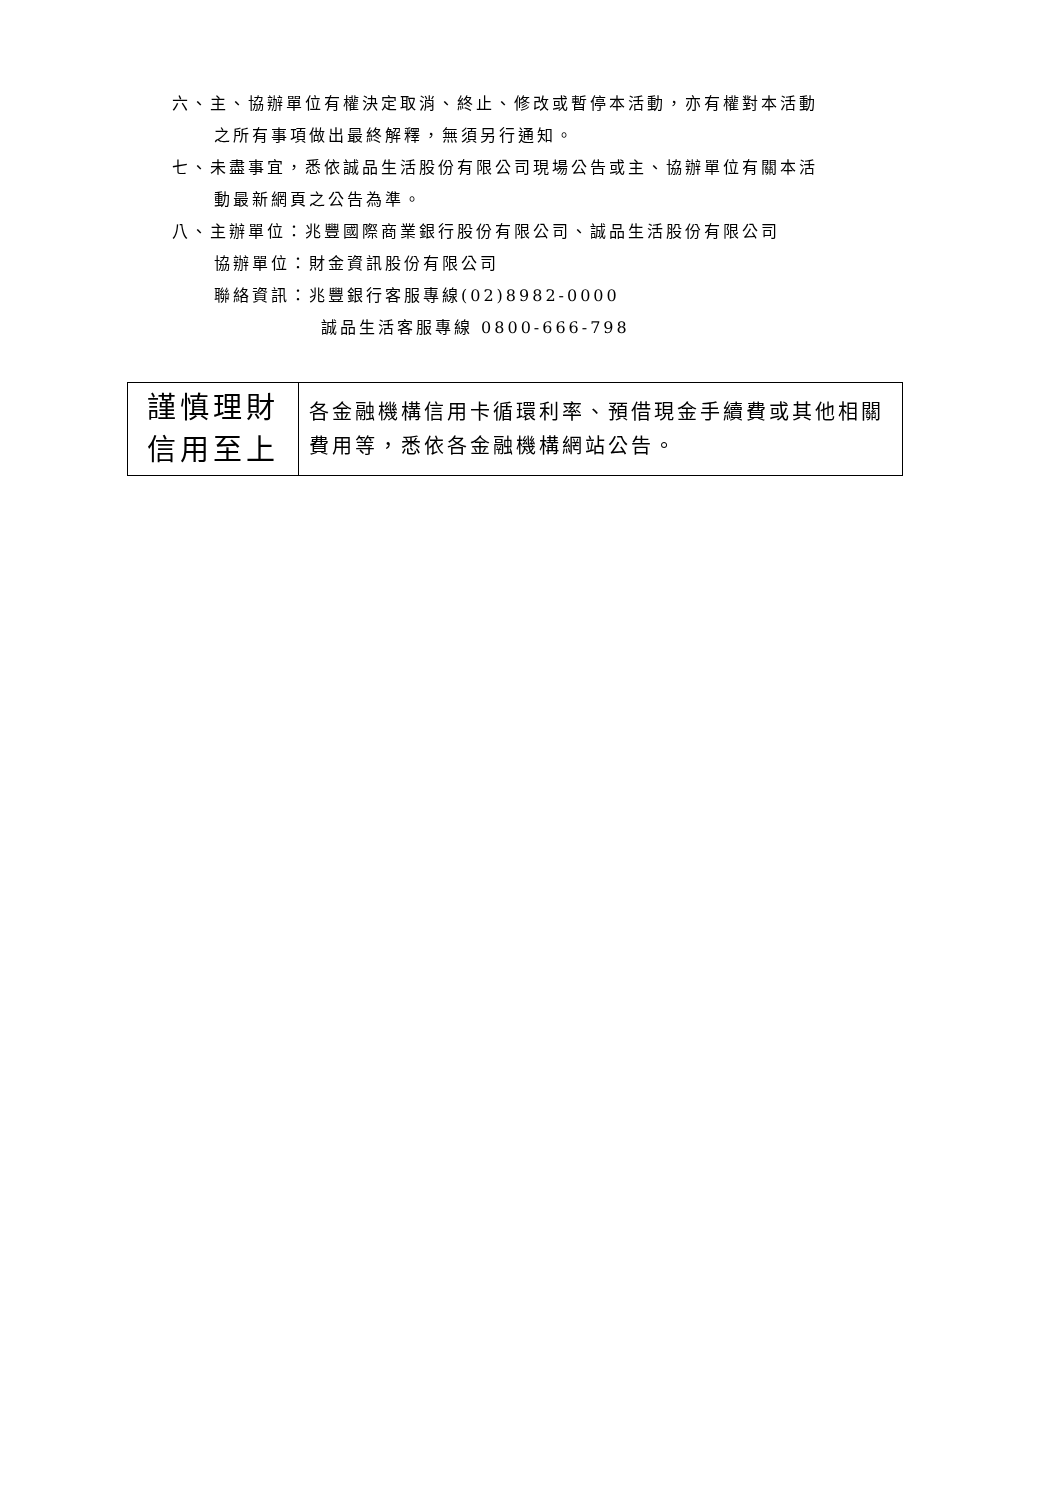六、主、協辦單位有權決定取消、終止、修改或暫停本活動，亦有權對本活動
之所有事項做出最終解釋，無須另行通知。
七、未盡事宜，悉依誠品生活股份有限公司現場公告或主、協辦單位有關本活
動最新網頁之公告為準。
八、主辦單位：兆豐國際商業銀行股份有限公司、誠品生活股份有限公司
協辦單位：財金資訊股份有限公司
聯絡資訊：兆豐銀行客服專線(02)8982-0000
誠品生活客服專線 0800-666-798
| 謹慎理財 信用至上 | 各金融機構信用卡循環利率、預借現金手續費或其他相關費用等，悉依各金融機構網站公告。 |